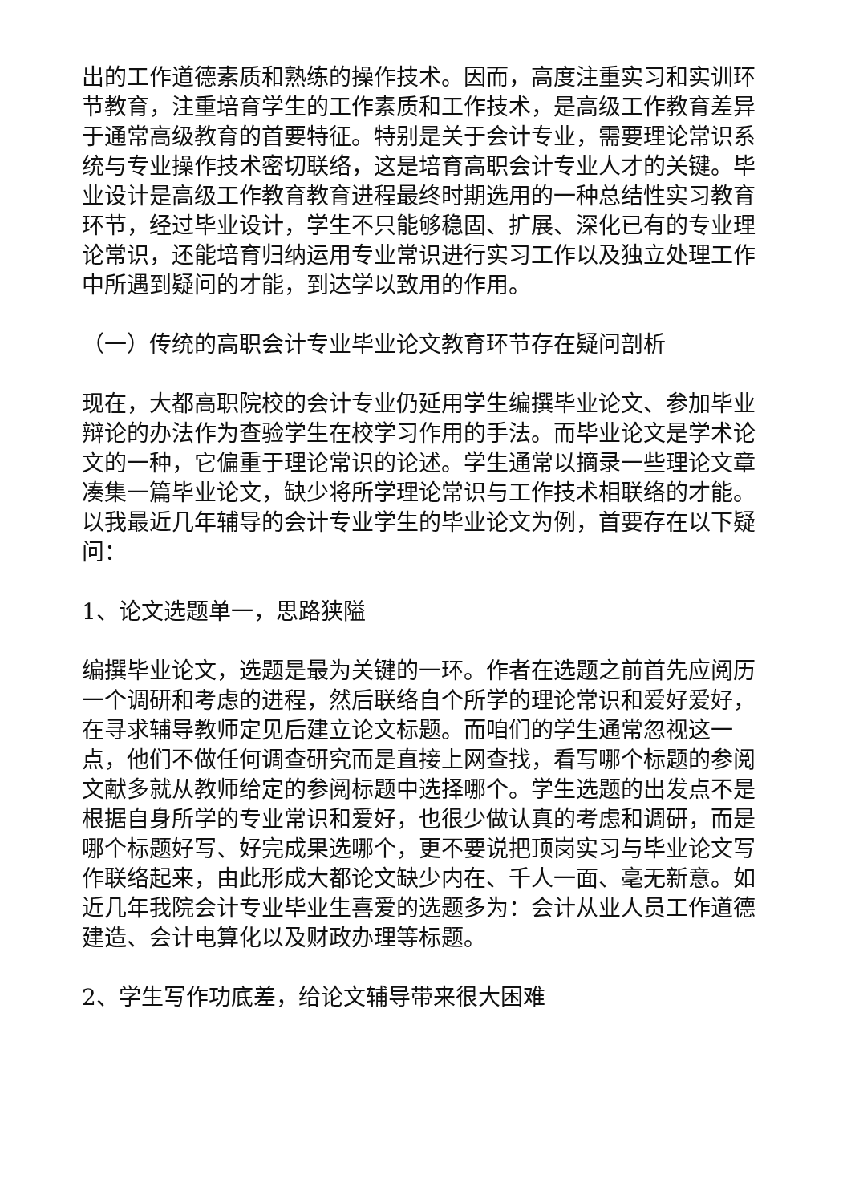出的工作道德素质和熟练的操作技术。因而，高度注重实习和实训环节教育，注重培育学生的工作素质和工作技术，是高级工作教育差异于通常高级教育的首要特征。特别是关于会计专业，需要理论常识系统与专业操作技术密切联络，这是培育高职会计专业人才的关键。毕业设计是高级工作教育教育进程最终时期选用的一种总结性实习教育环节，经过毕业设计，学生不只能够稳固、扩展、深化已有的专业理论常识，还能培育归纳运用专业常识进行实习工作以及独立处理工作中所遇到疑问的才能，到达学以致用的作用。
（一）传统的高职会计专业毕业论文教育环节存在疑问剖析
现在，大都高职院校的会计专业仍延用学生编撰毕业论文、参加毕业辩论的办法作为查验学生在校学习作用的手法。而毕业论文是学术论文的一种，它偏重于理论常识的论述。学生通常以摘录一些理论文章凑集一篇毕业论文，缺少将所学理论常识与工作技术相联络的才能。以我最近几年辅导的会计专业学生的毕业论文为例，首要存在以下疑问：
1、论文选题单一，思路狭隘
编撰毕业论文，选题是最为关键的一环。作者在选题之前首先应阅历一个调研和考虑的进程，然后联络自个所学的理论常识和爱好爱好，在寻求辅导教师定见后建立论文标题。而咱们的学生通常忽视这一点，他们不做任何调查研究而是直接上网查找，看写哪个标题的参阅文献多就从教师给定的参阅标题中选择哪个。学生选题的出发点不是根据自身所学的专业常识和爱好，也很少做认真的考虑和调研，而是哪个标题好写、好完成果选哪个，更不要说把顶岗实习与毕业论文写作联络起来，由此形成大都论文缺少内在、千人一面、毫无新意。如近几年我院会计专业毕业生喜爱的选题多为：会计从业人员工作道德建造、会计电算化以及财政办理等标题。
2、学生写作功底差，给论文辅导带来很大困难